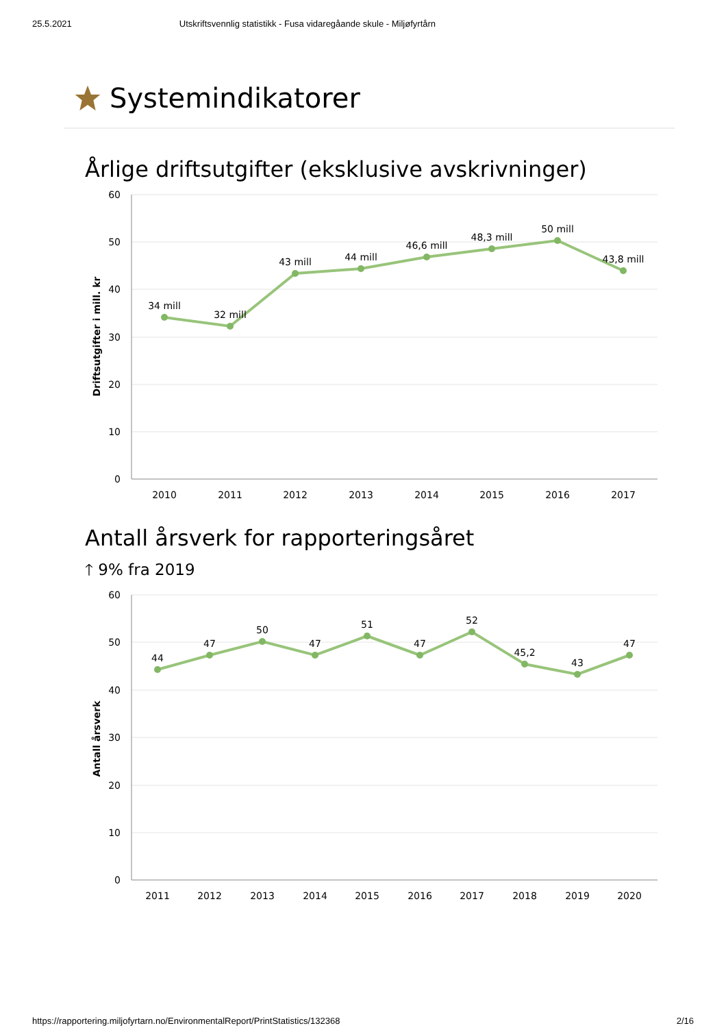25.5.2021 Utskriftsvennlig statistikk - Fusa vidaregåande skule - Miljøfyrtårn
Systemindikatorer
Årlige driftsutgifter (eksklusive avskrivninger)
60
50
40
30
20
10
0
Driftsutgifter i mill. kr
34 mill
32 mill
43 mill
44 mill
46,6 mill
48,3 mill
50 mill
43,8 mill
2010
2011
2012
2013
2014
2015
2016
2017
Antall årsverk for rapporteringsåret
🡑 9% fra 2019
60
50
40
30
20
10
0
Antall årsverk
44
47
50
47
51
47
52
45,2
43
47
2011
2012
2013
2014
2015
2016
2017
2018
2019
2020
https://rapportering.miljofyrtarn.no/EnvironmentalReport/PrintStatistics/132368 2/16